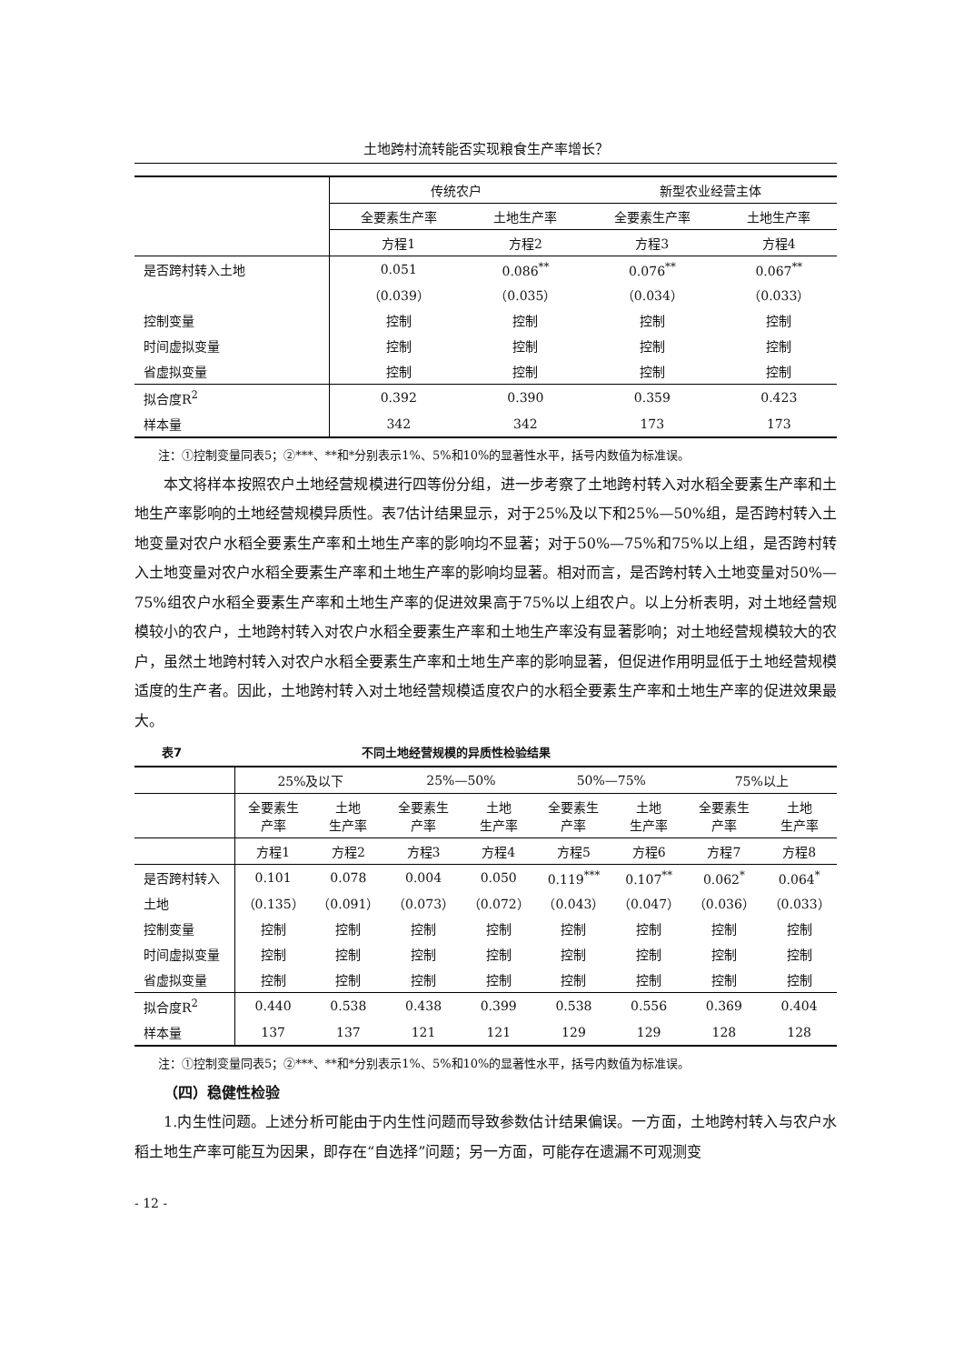土地跨村流转能否实现粮食生产率增长？
| | 传统农户 | | 新型农业经营主体 | |
| --- | --- | --- | --- | --- |
| | 全要素生产率 | 土地生产率 | 全要素生产率 | 土地生产率 |
| | 方程1 | 方程2 | 方程3 | 方程4 |
| 是否跨村转入土地 | 0.051 | 0.086<sup>**</sup> | 0.076<sup>**</sup> | 0.067<sup>**</sup> |
| | （0.039） | （0.035） | （0.034） | （0.033） |
| 控制变量 | 控制 | 控制 | 控制 | 控制 |
| 时间虚拟变量 | 控制 | 控制 | 控制 | 控制 |
| 省虚拟变量 | 控制 | 控制 | 控制 | 控制 |
| 拟合度R<sup>2</sup> | 0.392 | 0.390 | 0.359 | 0.423 |
| 样本量 | 342 | 342 | 173 | 173 |
注：①控制变量同表5；②***、**和*分别表示1%、5%和10%的显著性水平，括号内数值为标准误。
本文将样本按照农户土地经营规模进行四等份分组，进一步考察了土地跨村转入对水稻全要素生产率和土地生产率影响的土地经营规模异质性。表7估计结果显示，对于25%及以下和25%—50%组，是否跨村转入土地变量对农户水稻全要素生产率和土地生产率的影响均不显著；对于50%—75%和75%以上组，是否跨村转入土地变量对农户水稻全要素生产率和土地生产率的影响均显著。相对而言，是否跨村转入土地变量对50%—75%组农户水稻全要素生产率和土地生产率的促进效果高于75%以上组农户。以上分析表明，对土地经营规模较小的农户，土地跨村转入对农户水稻全要素生产率和土地生产率没有显著影响；对土地经营规模较大的农户，虽然土地跨村转入对农户水稻全要素生产率和土地生产率的影响显著，但促进作用明显低于土地经营规模适度的生产者。因此，土地跨村转入对土地经营规模适度农户的水稻全要素生产率和土地生产率的促进效果最大。
表7 不同土地经营规模的异质性检验结果
| | 25%及以下 | | 25%—50% | | 50%—75% | | 75%以上 | |
| --- | --- | --- | --- | --- | --- | --- | --- | --- |
| | 全要素生 产率 | 土地 生产率 | 全要素生 产率 | 土地 生产率 | 全要素生 产率 | 土地 生产率 | 全要素生 产率 | 土地 生产率 |
| | 方程1 | 方程2 | 方程3 | 方程4 | 方程5 | 方程6 | 方程7 | 方程8 |
| 是否跨村转入 | 0.101 | 0.078 | 0.004 | 0.050 | 0.119<sup>***</sup> | 0.107<sup>**</sup> | 0.062<sup>*</sup> | 0.064<sup>*</sup> |
| 土地 | （0.135） | （0.091） | （0.073） | （0.072） | （0.043） | （0.047） | （0.036） | （0.033） |
| 控制变量 | 控制 | 控制 | 控制 | 控制 | 控制 | 控制 | 控制 | 控制 |
| 时间虚拟变量 | 控制 | 控制 | 控制 | 控制 | 控制 | 控制 | 控制 | 控制 |
| 省虚拟变量 | 控制 | 控制 | 控制 | 控制 | 控制 | 控制 | 控制 | 控制 |
| 拟合度R<sup>2</sup> | 0.440 | 0.538 | 0.438 | 0.399 | 0.538 | 0.556 | 0.369 | 0.404 |
| 样本量 | 137 | 137 | 121 | 121 | 129 | 129 | 128 | 128 |
注：①控制变量同表5；②***、**和*分别表示1%、5%和10%的显著性水平，括号内数值为标准误。
（四）稳健性检验
1.内生性问题。上述分析可能由于内生性问题而导致参数估计结果偏误。一方面，土地跨村转入与农户水稻土地生产率可能互为因果，即存在“自选择”问题；另一方面，可能存在遗漏不可观测变
- 12 -